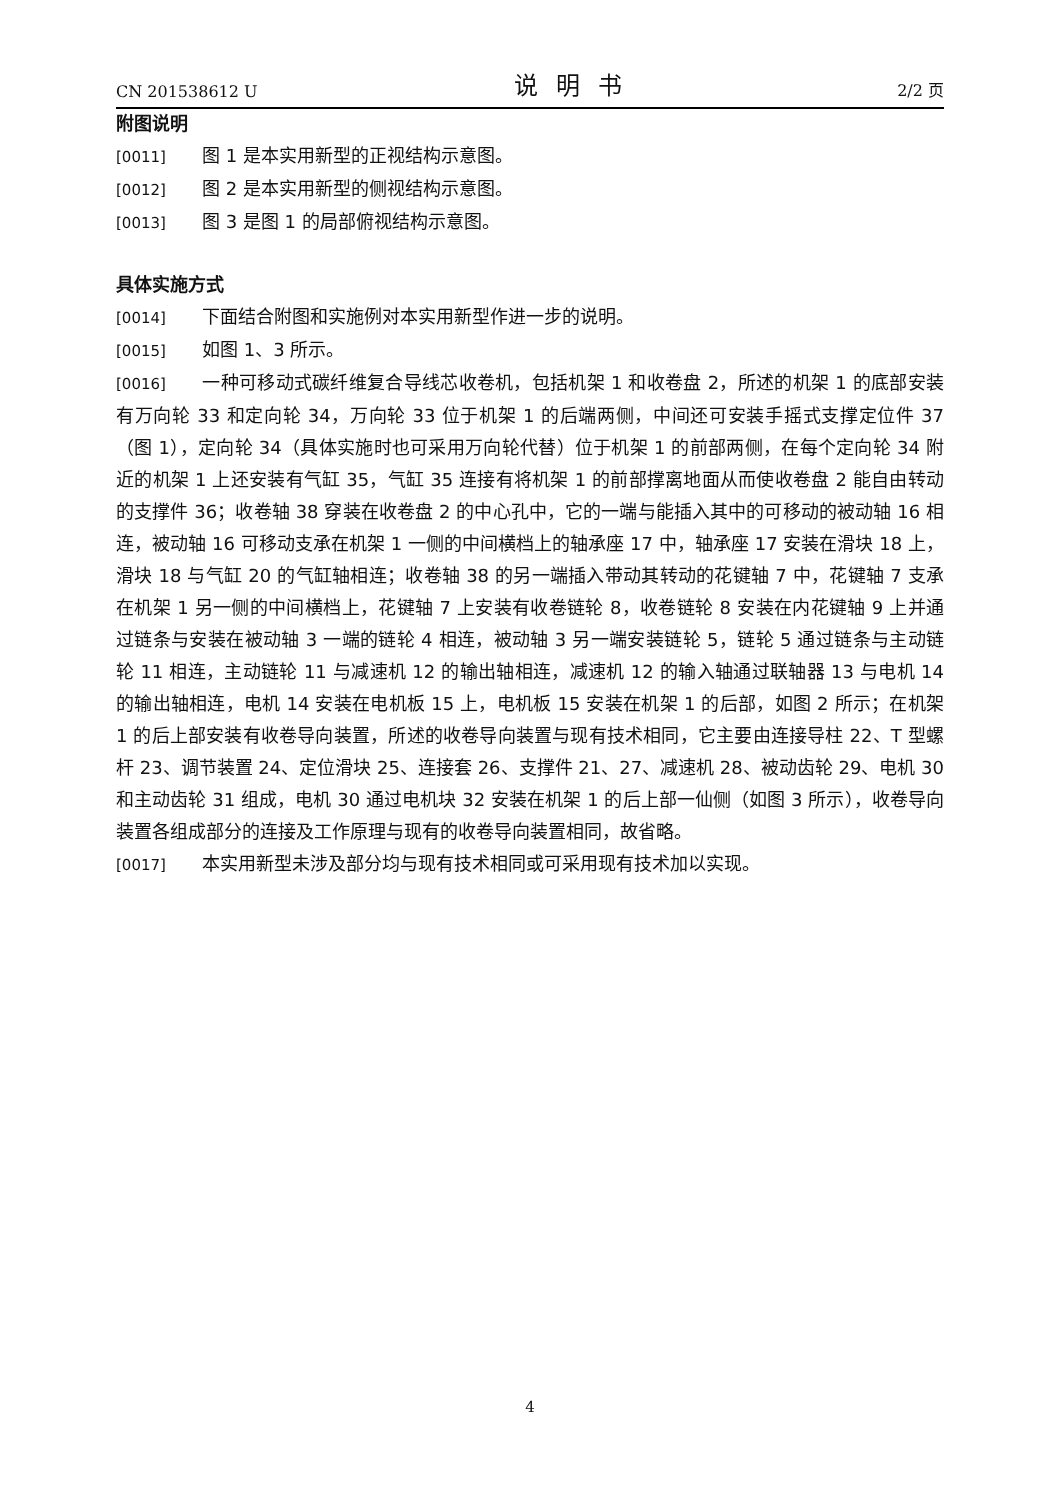CN 201538612 U 说明书 2/2 页
附图说明
[0011] 图 1 是本实用新型的正视结构示意图。
[0012] 图 2 是本实用新型的侧视结构示意图。
[0013] 图 3 是图 1 的局部俯视结构示意图。
具体实施方式
[0014] 下面结合附图和实施例对本实用新型作进一步的说明。
[0015] 如图 1、3 所示。
[0016] 一种可移动式碳纤维复合导线芯收卷机，包括机架 1 和收卷盘 2，所述的机架 1 的底部安装有万向轮 33 和定向轮 34，万向轮 33 位于机架 1 的后端两侧，中间还可安装手摇式支撑定位件 37（图 1），定向轮 34（具体实施时也可采用万向轮代替）位于机架 1 的前部两侧，在每个定向轮 34 附近的机架 1 上还安装有气缸 35，气缸 35 连接有将机架 1 的前部撑离地面从而使收卷盘 2 能自由转动的支撑件 36；收卷轴 38 穿装在收卷盘 2 的中心孔中，它的一端与能插入其中的可移动的被动轴 16 相连，被动轴 16 可移动支承在机架 1 一侧的中间横档上的轴承座 17 中，轴承座 17 安装在滑块 18 上，滑块 18 与气缸 20 的气缸轴相连；收卷轴 38 的另一端插入带动其转动的花键轴 7 中，花键轴 7 支承在机架 1 另一侧的中间横档上，花键轴 7 上安装有收卷链轮 8，收卷链轮 8 安装在内花键轴 9 上并通过链条与安装在被动轴 3 一端的链轮 4 相连，被动轴 3 另一端安装链轮 5，链轮 5 通过链条与主动链轮 11 相连，主动链轮 11 与减速机 12 的输出轴相连，减速机 12 的输入轴通过联轴器 13 与电机 14 的输出轴相连，电机 14 安装在电机板 15 上，电机板 15 安装在机架 1 的后部，如图 2 所示；在机架 1 的后上部安装有收卷导向装置，所述的收卷导向装置与现有技术相同，它主要由连接导柱 22、T 型螺杆 23、调节装置 24、定位滑块 25、连接套 26、支撑件 21、27、减速机 28、被动齿轮 29、电机 30 和主动齿轮 31 组成，电机 30 通过电机块 32 安装在机架 1 的后上部一仙侧（如图 3 所示），收卷导向装置各组成部分的连接及工作原理与现有的收卷导向装置相同，故省略。
[0017] 本实用新型未涉及部分均与现有技术相同或可采用现有技术加以实现。
4